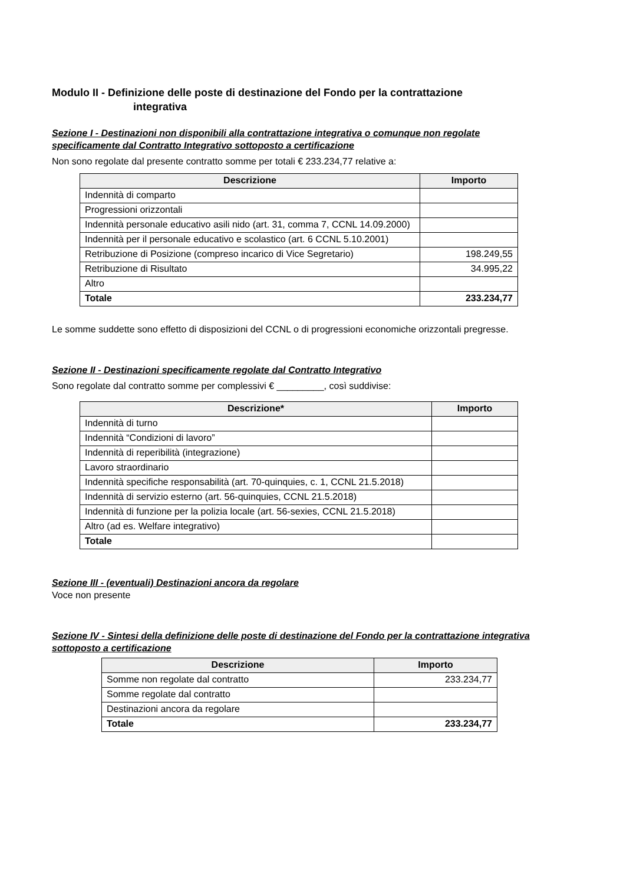Modulo II - Definizione delle poste di destinazione del Fondo per la contrattazione
integrativa
Sezione I - Destinazioni non disponibili alla contrattazione integrativa o comunque non regolate specificamente dal Contratto Integrativo sottoposto a certificazione
Non sono regolate dal presente contratto somme per totali € 233.234,77 relative a:
| Descrizione | Importo |
| --- | --- |
| Indennità di comparto | |
| Progressioni orizzontali | |
| Indennità personale educativo asili nido (art. 31, comma 7, CCNL 14.09.2000) | |
| Indennità per il personale educativo e scolastico (art. 6 CCNL 5.10.2001) | |
| Retribuzione di Posizione (compreso incarico di Vice Segretario) | 198.249,55 |
| Retribuzione di Risultato | 34.995,22 |
| Altro | |
| Totale | 233.234,77 |
Le somme suddette sono effetto di disposizioni del CCNL o di progressioni economiche orizzontali pregresse.
Sezione II - Destinazioni specificamente regolate dal Contratto Integrativo
Sono regolate dal contratto somme per complessivi € _________, così suddivise:
| Descrizione* | Importo |
| --- | --- |
| Indennità di turno | |
| Indennità “Condizioni di lavoro” | |
| Indennità di reperibilità (integrazione) | |
| Lavoro straordinario | |
| Indennità specifiche responsabilità (art. 70-quinquies, c. 1, CCNL 21.5.2018) | |
| Indennità di servizio esterno (art. 56-quinquies, CCNL 21.5.2018) | |
| Indennità di funzione per la polizia locale (art. 56-sexies, CCNL 21.5.2018) | |
| Altro (ad es. Welfare integrativo) | |
| Totale | |
Sezione III - (eventuali) Destinazioni ancora da regolare
Voce non presente
Sezione IV - Sintesi della definizione delle poste di destinazione del Fondo per la contrattazione integrativa sottoposto a certificazione
| Descrizione | Importo |
| --- | --- |
| Somme non regolate dal contratto | 233.234,77 |
| Somme regolate dal contratto | |
| Destinazioni ancora da regolare | |
| Totale | 233.234,77 |